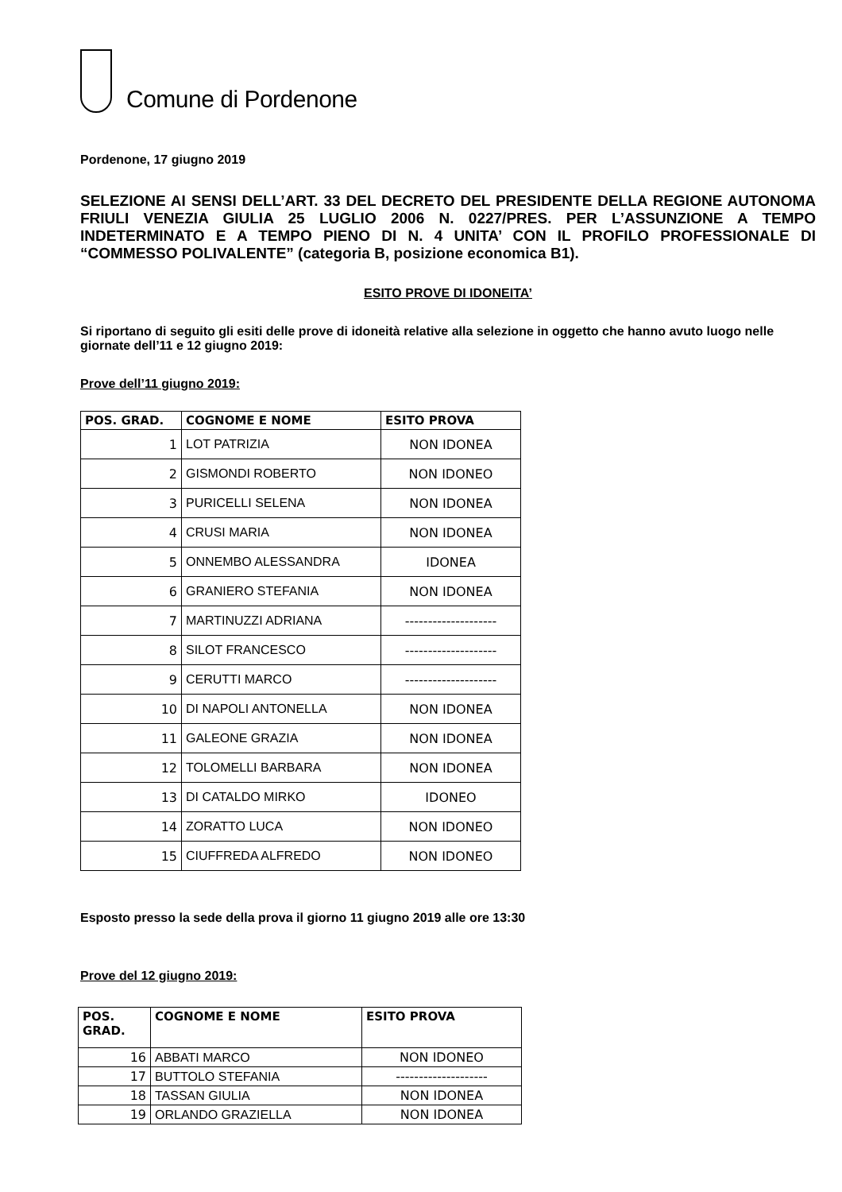Comune di Pordenone
Pordenone, 17 giugno 2019
SELEZIONE AI SENSI DELL’ART. 33 DEL DECRETO DEL PRESIDENTE DELLA REGIONE AUTONOMA FRIULI VENEZIA GIULIA 25 LUGLIO 2006 N. 0227/PRES. PER L’ASSUNZIONE A TEMPO INDETERMINATO E A TEMPO PIENO DI N. 4 UNITA’ CON IL PROFILO PROFESSIONALE DI “COMMESSO POLIVALENTE” (categoria B, posizione economica B1).
ESITO PROVE DI IDONEITA’
Si riportano di seguito gli esiti delle prove di idoneità relative alla selezione in oggetto che hanno avuto luogo nelle giornate dell’11 e 12 giugno 2019:
Prove dell’11 giugno 2019:
| POS. GRAD. | COGNOME E NOME | ESITO PROVA |
| --- | --- | --- |
| 1 | LOT PATRIZIA | NON IDONEA |
| 2 | GISMONDI ROBERTO | NON IDONEO |
| 3 | PURICELLI SELENA | NON IDONEA |
| 4 | CRUSI MARIA | NON IDONEA |
| 5 | ONNEMBO ALESSANDRA | IDONEA |
| 6 | GRANIERO STEFANIA | NON IDONEA |
| 7 | MARTINUZZI ADRIANA | -------------------- |
| 8 | SILOT FRANCESCO | -------------------- |
| 9 | CERUTTI MARCO | -------------------- |
| 10 | DI NAPOLI ANTONELLA | NON IDONEA |
| 11 | GALEONE GRAZIA | NON IDONEA |
| 12 | TOLOMELLI BARBARA | NON IDONEA |
| 13 | DI CATALDO MIRKO | IDONEO |
| 14 | ZORATTO LUCA | NON IDONEO |
| 15 | CIUFFREDA ALFREDO | NON IDONEO |
Esposto presso la sede della prova il giorno 11 giugno 2019 alle ore 13:30
Prove del 12 giugno 2019:
| POS. GRAD. | COGNOME E NOME | ESITO PROVA |
| --- | --- | --- |
| 16 | ABBATI MARCO | NON IDONEO |
| 17 | BUTTOLO STEFANIA | -------------------- |
| 18 | TASSAN GIULIA | NON IDONEA |
| 19 | ORLANDO GRAZIELLA | NON IDONEA |